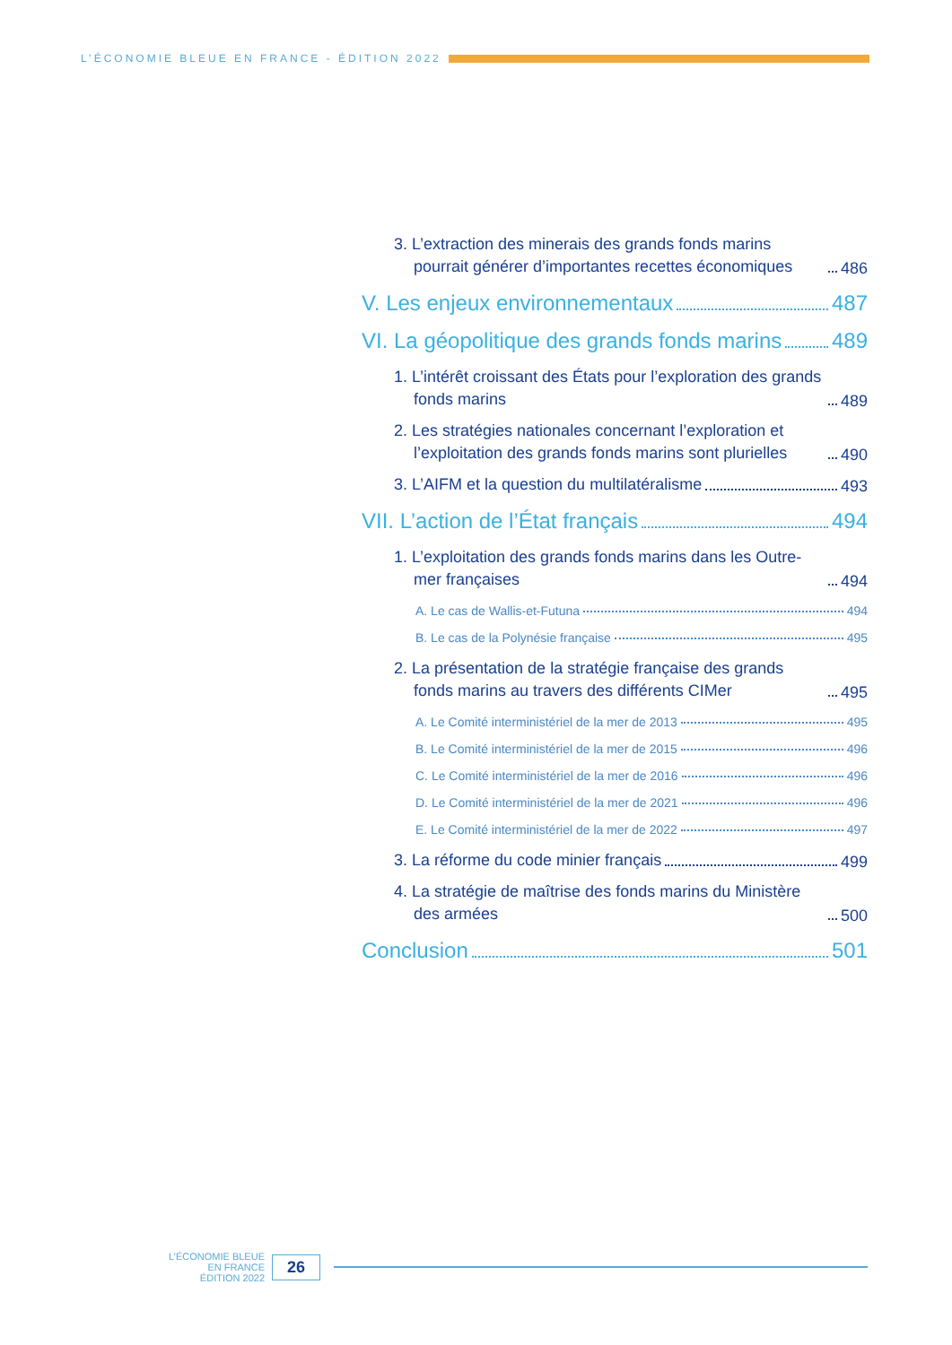L’ÉCONOMIE BLEUE EN FRANCE - ÉDITION 2022
3. L’extraction des minerais des grands fonds marins pourrait générer d’importantes recettes économiques 486
V. Les enjeux environnementaux 487
VI. La géopolitique des grands fonds marins 489
1. L’intérêt croissant des États pour l’exploration des grands fonds marins 489
2. Les stratégies nationales concernant l’exploration et l’exploitation des grands fonds marins sont plurielles 490
3. L’AIFM et la question du multilatéralisme 493
VII. L’action de l’État français 494
1. L’exploitation des grands fonds marins dans les Outre-mer françaises 494
A. Le cas de Wallis-et-Futuna 494
B. Le cas de la Polynésie française 495
2. La présentation de la stratégie française des grands fonds marins au travers des différents CIMer 495
A. Le Comité interministériel de la mer de 2013 495
B. Le Comité interministériel de la mer de 2015 496
C. Le Comité interministériel de la mer de 2016 496
D. Le Comité interministériel de la mer de 2021 496
E. Le Comité interministériel de la mer de 2022 497
3. La réforme du code minier français 499
4. La stratégie de maîtrise des fonds marins du Ministère des armées 500
Conclusion 501
L’ÉCONOMIE BLEUE
EN FRANCE
ÉDITION 2022
26